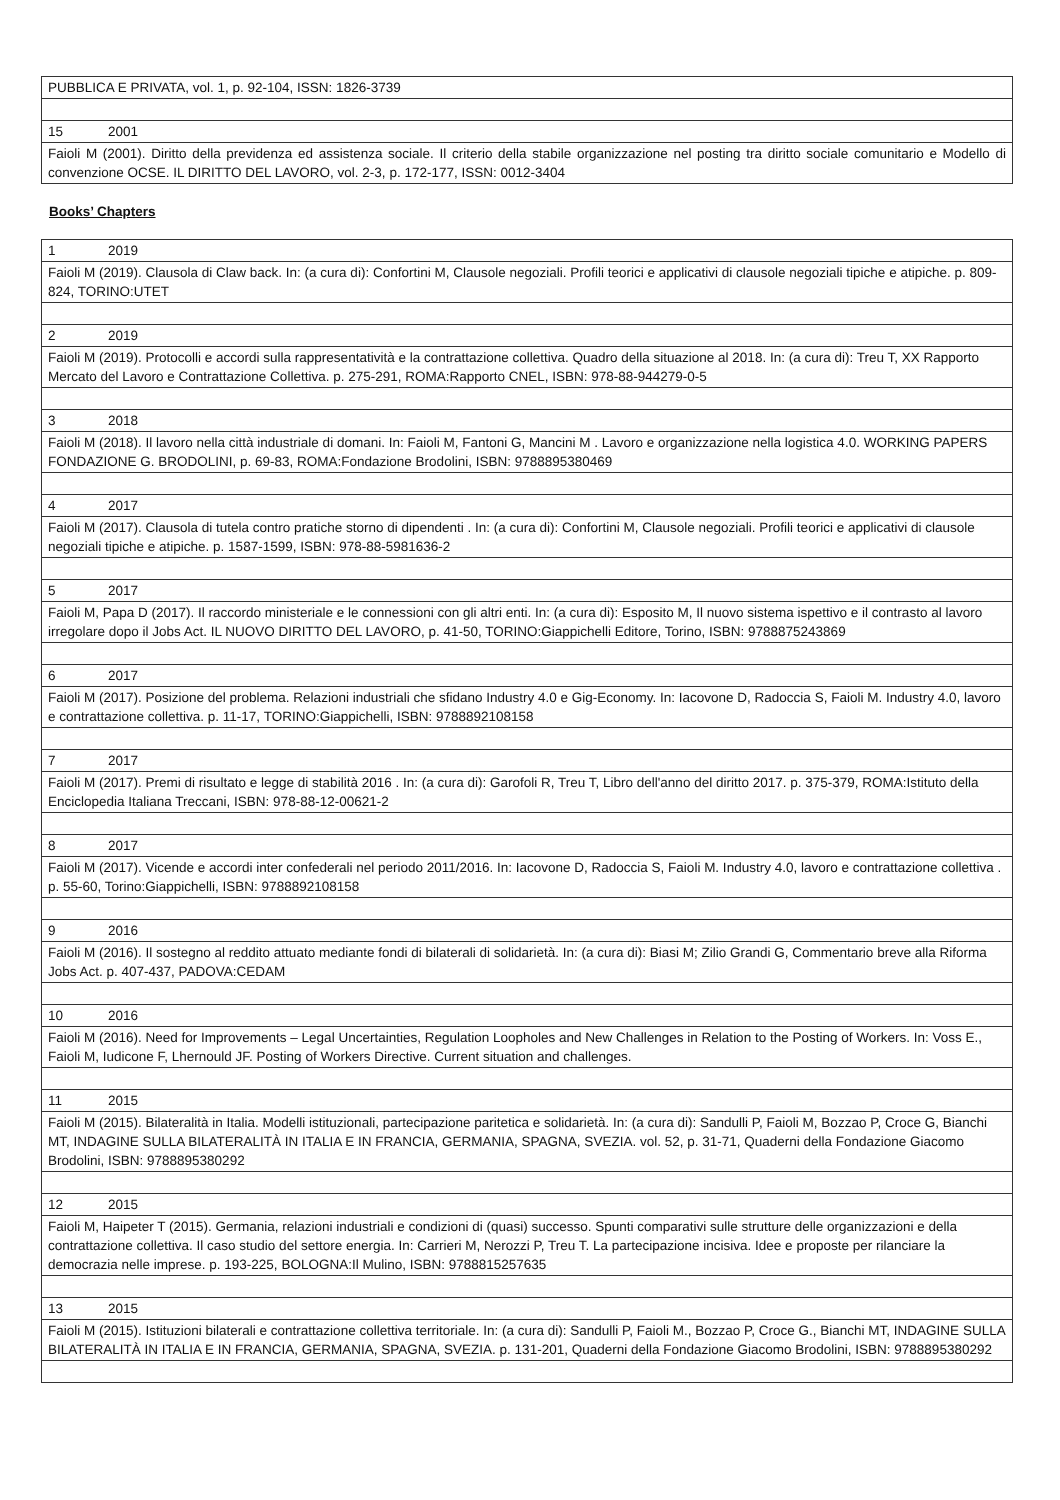| PUBBLICA E PRIVATA, vol. 1, p. 92-104, ISSN: 1826-3739 |
| 15 2001 |
| Faioli M (2001). Diritto della previdenza ed assistenza sociale. Il criterio della stabile organizzazione nel posting tra diritto sociale comunitario e Modello di convenzione OCSE. IL DIRITTO DEL LAVORO, vol. 2-3, p. 172-177, ISSN: 0012-3404 |
Books’ Chapters
| 1 2019 |
| Faioli M (2019). Clausola di Claw back. In: (a cura di): Confortini M, Clausole negoziali. Profili teorici e applicativi di clausole negoziali tipiche e atipiche. p. 809-824, TORINO:UTET |
| 2 2019 |
| Faioli M (2019). Protocolli e accordi sulla rappresentatività e la contrattazione collettiva. Quadro della situazione al 2018. In: (a cura di): Treu T, XX Rapporto Mercato del Lavoro e Contrattazione Collettiva. p. 275-291, ROMA:Rapporto CNEL, ISBN: 978-88-944279-0-5 |
| 3 2018 |
| Faioli M (2018). Il lavoro nella città industriale di domani. In: Faioli M, Fantoni G, Mancini M . Lavoro e organizzazione nella logistica 4.0. WORKING PAPERS FONDAZIONE G. BRODOLINI, p. 69-83, ROMA:Fondazione Brodolini, ISBN: 9788895380469 |
| 4 2017 |
| Faioli M (2017). Clausola di tutela contro pratiche storno di dipendenti . In: (a cura di): Confortini M, Clausole negoziali. Profili teorici e applicativi di clausole negoziali tipiche e atipiche. p. 1587-1599, ISBN: 978-88-5981636-2 |
| 5 2017 |
| Faioli M, Papa D (2017). Il raccordo ministeriale e le connessioni con gli altri enti. In: (a cura di): Esposito M, Il nuovo sistema ispettivo e il contrasto al lavoro irregolare dopo il Jobs Act. IL NUOVO DIRITTO DEL LAVORO, p. 41-50, TORINO:Giappichelli Editore, Torino, ISBN: 9788875243869 |
| 6 2017 |
| Faioli M (2017). Posizione del problema. Relazioni industriali che sfidano Industry 4.0 e Gig-Economy. In: Iacovone D, Radoccia S, Faioli M. Industry 4.0, lavoro e contrattazione collettiva. p. 11-17, TORINO:Giappichelli, ISBN: 9788892108158 |
| 7 2017 |
| Faioli M (2017). Premi di risultato e legge di stabilità 2016 . In: (a cura di): Garofoli R, Treu T, Libro dell'anno del diritto 2017. p. 375-379, ROMA:Istituto della Enciclopedia Italiana Treccani, ISBN: 978-88-12-00621-2 |
| 8 2017 |
| Faioli M (2017). Vicende e accordi inter confederali nel periodo 2011/2016. In: Iacovone D, Radoccia S, Faioli M. Industry 4.0, lavoro e contrattazione collettiva . p. 55-60, Torino:Giappichelli, ISBN: 9788892108158 |
| 9 2016 |
| Faioli M (2016). Il sostegno al reddito attuato mediante fondi di bilaterali di solidarietà. In: (a cura di): Biasi M; Zilio Grandi G, Commentario breve alla Riforma Jobs Act. p. 407-437, PADOVA:CEDAM |
| 10 2016 |
| Faioli M (2016). Need for Improvements – Legal Uncertainties, Regulation Loopholes and New Challenges in Relation to the Posting of Workers. In: Voss E., Faioli M, Iudicone F, Lhernould JF. Posting of Workers Directive. Current situation and challenges. |
| 11 2015 |
| Faioli M (2015). Bilateralità in Italia. Modelli istituzionali, partecipazione paritetica e solidarietà. In: (a cura di): Sandulli P, Faioli M, Bozzao P, Croce G, Bianchi MT, INDAGINE SULLA BILATERALITÀ IN ITALIA E IN FRANCIA, GERMANIA, SPAGNA, SVEZIA. vol. 52, p. 31-71, Quaderni della Fondazione Giacomo Brodolini, ISBN: 9788895380292 |
| 12 2015 |
| Faioli M, Haipeter T (2015). Germania, relazioni industriali e condizioni di (quasi) successo. Spunti comparativi sulle strutture delle organizzazioni e della contrattazione collettiva. Il caso studio del settore energia. In: Carrieri M, Nerozzi P, Treu T. La partecipazione incisiva. Idee e proposte per rilanciare la democrazia nelle imprese. p. 193-225, BOLOGNA:Il Mulino, ISBN: 9788815257635 |
| 13 2015 |
| Faioli M (2015). Istituzioni bilaterali e contrattazione collettiva territoriale. In: (a cura di): Sandulli P, Faioli M., Bozzao P, Croce G., Bianchi MT, INDAGINE SULLA BILATERALITÀ IN ITALIA E IN FRANCIA, GERMANIA, SPAGNA, SVEZIA. p. 131-201, Quaderni della Fondazione Giacomo Brodolini, ISBN: 9788895380292 |